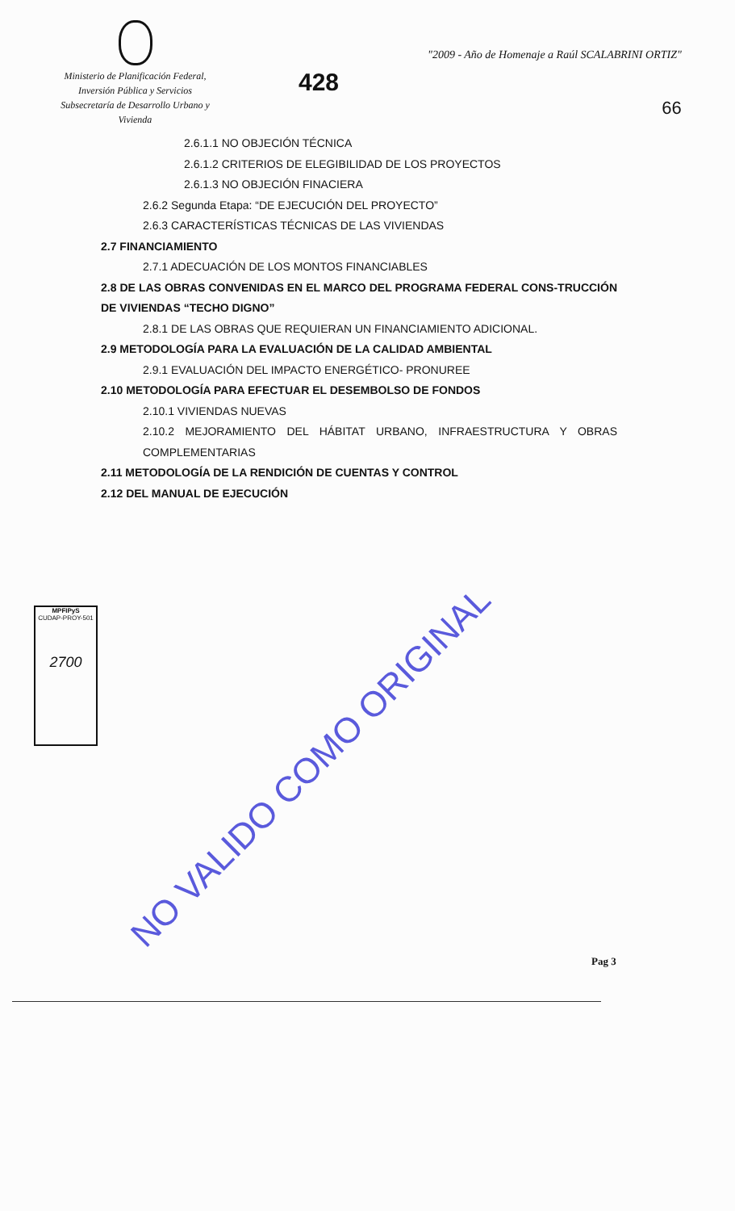Ministerio de Planificación Federal,
Inversión Pública y Servicios
Subsecretaría de Desarrollo Urbano y
Vivienda
428
"2009 - Año de Homenaje a Raúl SCALABRINI ORTIZ"
66
2.6.1.1 NO OBJECIÓN TÉCNICA
2.6.1.2 CRITERIOS DE ELEGIBILIDAD DE LOS PROYECTOS
2.6.1.3 NO OBJECIÓN FINACIERA
2.6.2 Segunda Etapa: “DE EJECUCIÓN DEL PROYECTO”
2.6.3 CARACTERÍSTICAS TÉCNICAS DE LAS VIVIENDAS
2.7 FINANCIAMIENTO
2.7.1 ADECUACIÓN DE LOS MONTOS FINANCIABLES
2.8 DE LAS OBRAS CONVENIDAS EN EL MARCO DEL PROGRAMA FEDERAL CONS-TRUCCIÓN DE VIVIENDAS “TECHO DIGNO”
2.8.1 DE LAS OBRAS QUE REQUIERAN UN FINANCIAMIENTO ADICIONAL.
2.9 METODOLOGÍA PARA LA EVALUACIÓN DE LA CALIDAD AMBIENTAL
2.9.1 EVALUACIÓN DEL IMPACTO ENERGÉTICO- PRONUREE
2.10 METODOLOGÍA PARA EFECTUAR EL DESEMBOLSO DE FONDOS
2.10.1 VIVIENDAS NUEVAS
2.10.2 MEJORAMIENTO DEL HÁBITAT URBANO, INFRAESTRUCTURA Y OBRAS COMPLEMENTARIAS
2.11 METODOLOGÍA DE LA RENDICIÓN DE CUENTAS Y CONTROL
2.12 DEL MANUAL DE EJECUCIÓN
MPFIPyS
CUDAP-PROY-501
2700
Pag 3
NO VALIDO COMO ORIGINAL